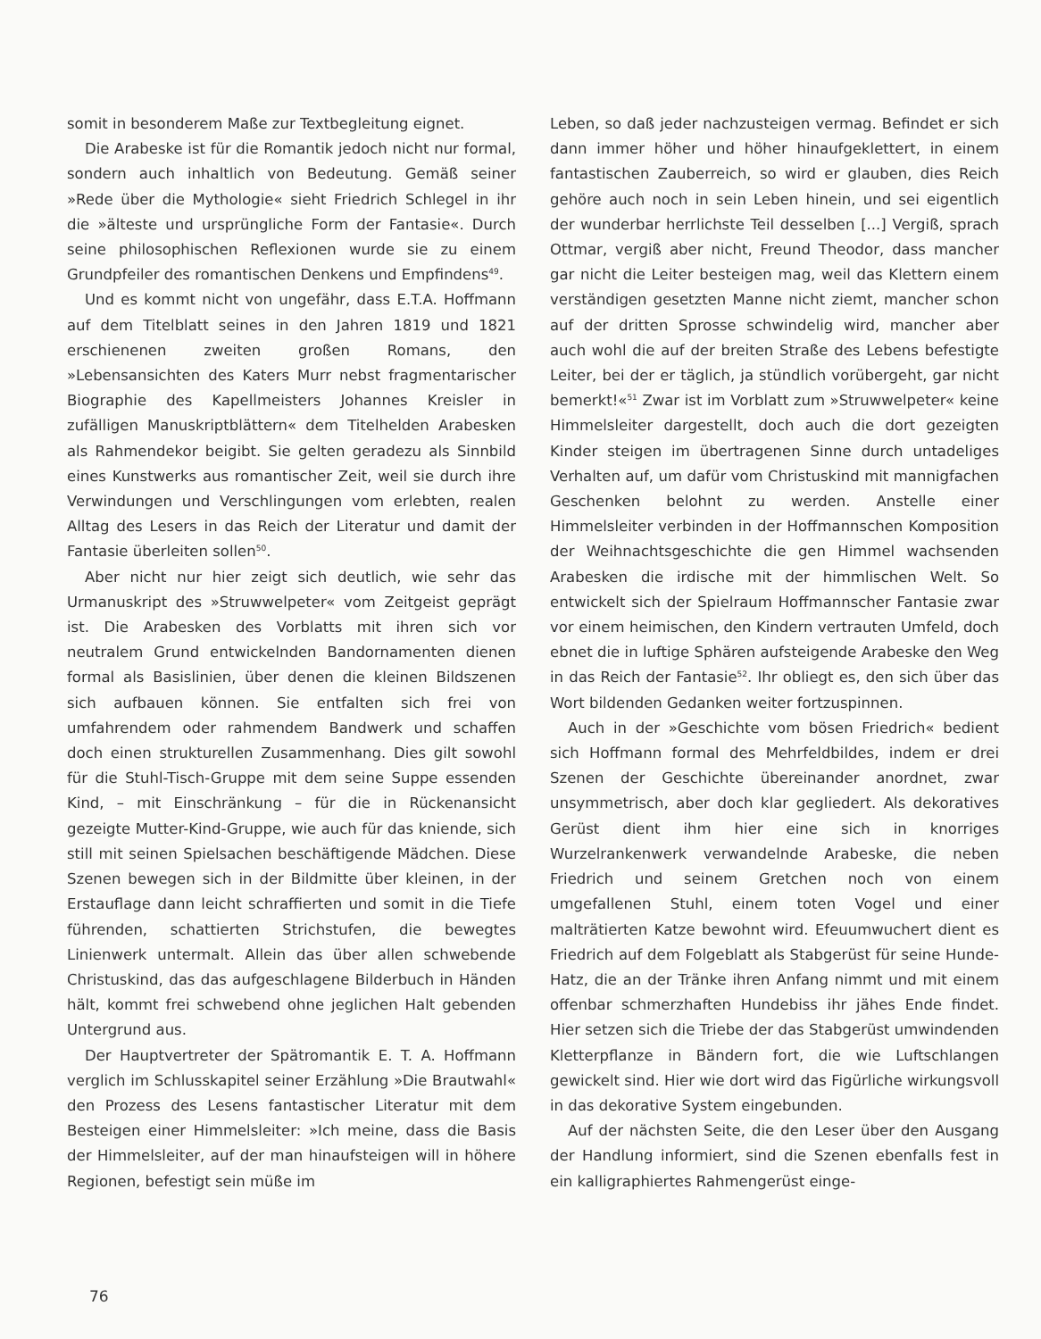somit in besonderem Maße zur Textbegleitung eignet.
Die Arabeske ist für die Romantik jedoch nicht nur formal, sondern auch inhaltlich von Bedeutung. Gemäß seiner »Rede über die Mythologie« sieht Friedrich Schlegel in ihr die »älteste und ursprüngliche Form der Fantasie«. Durch seine philosophischen Reflexionen wurde sie zu einem Grundpfeiler des romantischen Denkens und Empfindens<sup>49</sup>.
Und es kommt nicht von ungefähr, dass E.T.A. Hoffmann auf dem Titelblatt seines in den Jahren 1819 und 1821 erschienenen zweiten großen Romans, den »Lebensansichten des Katers Murr nebst fragmentarischer Biographie des Kapellmeisters Johannes Kreisler in zufälligen Manuskriptblättern« dem Titelhelden Arabesken als Rahmendekor beigibt. Sie gelten geradezu als Sinnbild eines Kunstwerks aus romantischer Zeit, weil sie durch ihre Verwindungen und Verschlingungen vom erlebten, realen Alltag des Lesers in das Reich der Literatur und damit der Fantasie überleiten sollen<sup>50</sup>.
Aber nicht nur hier zeigt sich deutlich, wie sehr das Urmanuskript des »Struwwelpeter« vom Zeitgeist geprägt ist. Die Arabesken des Vorblatts mit ihren sich vor neutralem Grund entwickelnden Bandornamenten dienen formal als Basislinien, über denen die kleinen Bildszenen sich aufbauen können. Sie entfalten sich frei von umfahrendem oder rahmendem Bandwerk und schaffen doch einen strukturellen Zusammenhang. Dies gilt sowohl für die Stuhl-Tisch-Gruppe mit dem seine Suppe essenden Kind, – mit Einschränkung – für die in Rückenansicht gezeigte Mutter-Kind-Gruppe, wie auch für das kniende, sich still mit seinen Spielsachen beschäftigende Mädchen. Diese Szenen bewegen sich in der Bildmitte über kleinen, in der Erstauflage dann leicht schraffierten und somit in die Tiefe führenden, schattierten Strichstufen, die bewegtes Linienwerk untermalt. Allein das über allen schwebende Christuskind, das das aufgeschlagene Bilderbuch in Händen hält, kommt frei schwebend ohne jeglichen Halt gebenden Untergrund aus.
Der Hauptvertreter der Spätromantik E. T. A. Hoffmann verglich im Schlusskapitel seiner Erzählung »Die Brautwahl« den Prozess des Lesens fantastischer Literatur mit dem Besteigen einer Himmelsleiter: »Ich meine, dass die Basis der Himmelsleiter, auf der man hinaufsteigen will in höhere Regionen, befestigt sein müße im
Leben, so daß jeder nachzusteigen vermag. Befindet er sich dann immer höher und höher hinaufgeklettert, in einem fantastischen Zauberreich, so wird er glauben, dies Reich gehöre auch noch in sein Leben hinein, und sei eigentlich der wunderbar herrlichste Teil desselben [...] Vergiß, sprach Ottmar, vergiß aber nicht, Freund Theodor, dass mancher gar nicht die Leiter besteigen mag, weil das Klettern einem verständigen gesetzten Manne nicht ziemt, mancher schon auf der dritten Sprosse schwindelig wird, mancher aber auch wohl die auf der breiten Straße des Lebens befestigte Leiter, bei der er täglich, ja stündlich vorübergeht, gar nicht bemerkt!«<sup>51</sup> Zwar ist im Vorblatt zum »Struwwelpeter« keine Himmelsleiter dargestellt, doch auch die dort gezeigten Kinder steigen im übertragenen Sinne durch untadeliges Verhalten auf, um dafür vom Christuskind mit mannigfachen Geschenken belohnt zu werden. Anstelle einer Himmelsleiter verbinden in der Hoffmannschen Komposition der Weihnachtsgeschichte die gen Himmel wachsenden Arabesken die irdische mit der himmlischen Welt. So entwickelt sich der Spielraum Hoffmannscher Fantasie zwar vor einem heimischen, den Kindern vertrauten Umfeld, doch ebnet die in luftige Sphären aufsteigende Arabeske den Weg in das Reich der Fantasie<sup>52</sup>. Ihr obliegt es, den sich über das Wort bildenden Gedanken weiter fortzuspinnen.
Auch in der »Geschichte vom bösen Friedrich« bedient sich Hoffmann formal des Mehrfeldbildes, indem er drei Szenen der Geschichte übereinander anordnet, zwar unsymmetrisch, aber doch klar gegliedert. Als dekoratives Gerüst dient ihm hier eine sich in knorriges Wurzelrankenwerk verwandelnde Arabeske, die neben Friedrich und seinem Gretchen noch von einem umgefallenen Stuhl, einem toten Vogel und einer malträtierten Katze bewohnt wird. Efeuumwuchert dient es Friedrich auf dem Folgeblatt als Stabgerüst für seine Hunde-Hatz, die an der Tränke ihren Anfang nimmt und mit einem offenbar schmerzhaften Hundebiss ihr jähes Ende findet. Hier setzen sich die Triebe der das Stabgerüst umwindenden Kletterpflanze in Bändern fort, die wie Luftschlangen gewickelt sind. Hier wie dort wird das Figürliche wirkungsvoll in das dekorative System eingebunden.
Auf der nächsten Seite, die den Leser über den Ausgang der Handlung informiert, sind die Szenen ebenfalls fest in ein kalligraphiertes Rahmengerüst einge-
76